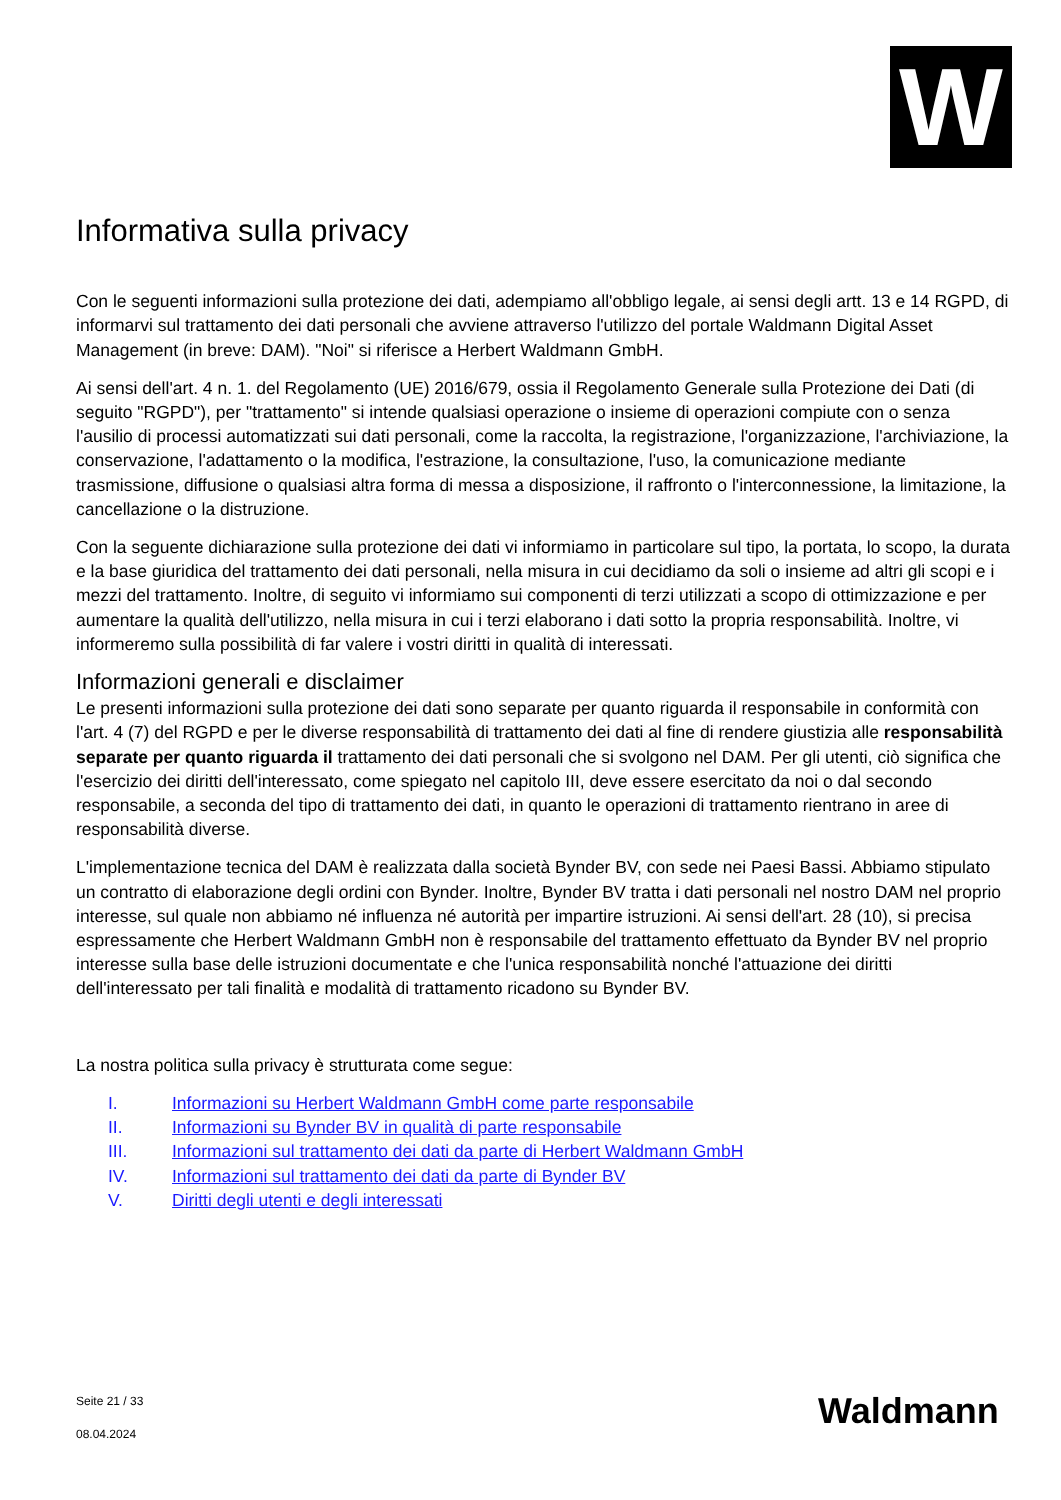W
Informativa sulla privacy
Con le seguenti informazioni sulla protezione dei dati, adempiamo all'obbligo legale, ai sensi degli artt. 13 e 14 RGPD, di informarvi sul trattamento dei dati personali che avviene attraverso l'utilizzo del portale Waldmann Digital Asset Management (in breve: DAM). "Noi" si riferisce a Herbert Waldmann GmbH.
Ai sensi dell'art. 4 n. 1. del Regolamento (UE) 2016/679, ossia il Regolamento Generale sulla Protezione dei Dati (di seguito "RGPD"), per "trattamento" si intende qualsiasi operazione o insieme di operazioni compiute con o senza l'ausilio di processi automatizzati sui dati personali, come la raccolta, la registrazione, l'organizzazione, l'archiviazione, la conservazione, l'adattamento o la modifica, l'estrazione, la consultazione, l'uso, la comunicazione mediante trasmissione, diffusione o qualsiasi altra forma di messa a disposizione, il raffronto o l'interconnessione, la limitazione, la cancellazione o la distruzione.
Con la seguente dichiarazione sulla protezione dei dati vi informiamo in particolare sul tipo, la portata, lo scopo, la durata e la base giuridica del trattamento dei dati personali, nella misura in cui decidiamo da soli o insieme ad altri gli scopi e i mezzi del trattamento. Inoltre, di seguito vi informiamo sui componenti di terzi utilizzati a scopo di ottimizzazione e per aumentare la qualità dell'utilizzo, nella misura in cui i terzi elaborano i dati sotto la propria responsabilità. Inoltre, vi informeremo sulla possibilità di far valere i vostri diritti in qualità di interessati.
Informazioni generali e disclaimer
Le presenti informazioni sulla protezione dei dati sono separate per quanto riguarda il responsabile in conformità con l'art. 4 (7) del RGPD e per le diverse responsabilità di trattamento dei dati al fine di rendere giustizia alle responsabilità separate per quanto riguarda il trattamento dei dati personali che si svolgono nel DAM. Per gli utenti, ciò significa che l'esercizio dei diritti dell'interessato, come spiegato nel capitolo III, deve essere esercitato da noi o dal secondo responsabile, a seconda del tipo di trattamento dei dati, in quanto le operazioni di trattamento rientrano in aree di responsabilità diverse.
L'implementazione tecnica del DAM è realizzata dalla società Bynder BV, con sede nei Paesi Bassi. Abbiamo stipulato un contratto di elaborazione degli ordini con Bynder. Inoltre, Bynder BV tratta i dati personali nel nostro DAM nel proprio interesse, sul quale non abbiamo né influenza né autorità per impartire istruzioni. Ai sensi dell'art. 28 (10), si precisa espressamente che Herbert Waldmann GmbH non è responsabile del trattamento effettuato da Bynder BV nel proprio interesse sulla base delle istruzioni documentate e che l'unica responsabilità nonché l'attuazione dei diritti dell'interessato per tali finalità e modalità di trattamento ricadono su Bynder BV.
La nostra politica sulla privacy è strutturata come segue:
I. Informazioni su Herbert Waldmann GmbH come parte responsabile
II. Informazioni su Bynder BV in qualità di parte responsabile
III. Informazioni sul trattamento dei dati da parte di Herbert Waldmann GmbH
IV. Informazioni sul trattamento dei dati da parte di Bynder BV
V. Diritti degli utenti e degli interessati
Seite 21 / 33
08.04.2024
Waldmann